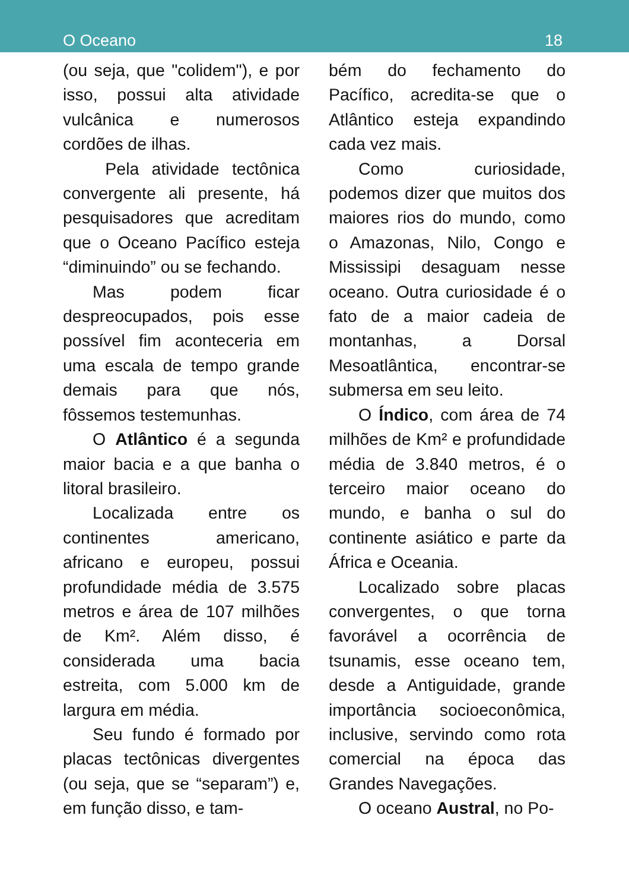O Oceano 18
(ou seja, que "colidem"), e por isso, possui alta atividade vulcânica e numerosos cordões de ilhas.
Pela atividade tectônica convergente ali presente, há pesquisadores que acreditam que o Oceano Pacífico esteja “diminuindo” ou se fechando.
Mas podem ficar despreocupados, pois esse possível fim aconteceria em uma escala de tempo grande demais para que nós, fôssemos testemunhas.
O Atlântico é a segunda maior bacia e a que banha o litoral brasileiro.
Localizada entre os continentes americano, africano e europeu, possui profundidade média de 3.575 metros e área de 107 milhões de Km². Além disso, é considerada uma bacia estreita, com 5.000 km de largura em média.
Seu fundo é formado por placas tectônicas divergentes (ou seja, que se “separam”) e, em função disso, e tam-
bém do fechamento do Pacífico, acredita-se que o Atlântico esteja expandindo cada vez mais.
Como curiosidade, podemos dizer que muitos dos maiores rios do mundo, como o Amazonas, Nilo, Congo e Mississipi desaguam nesse oceano. Outra curiosidade é o fato de a maior cadeia de montanhas, a Dorsal Mesoatlântica, encontrar-se submersa em seu leito.
O Índico, com área de 74 milhões de Km² e profundidade média de 3.840 metros, é o terceiro maior oceano do mundo, e banha o sul do continente asiático e parte da África e Oceania.
Localizado sobre placas convergentes, o que torna favorável a ocorrência de tsunamis, esse oceano tem, desde a Antiguidade, grande importância socioeconômica, inclusive, servindo como rota comercial na época das Grandes Navegações.
O oceano Austral, no Po-